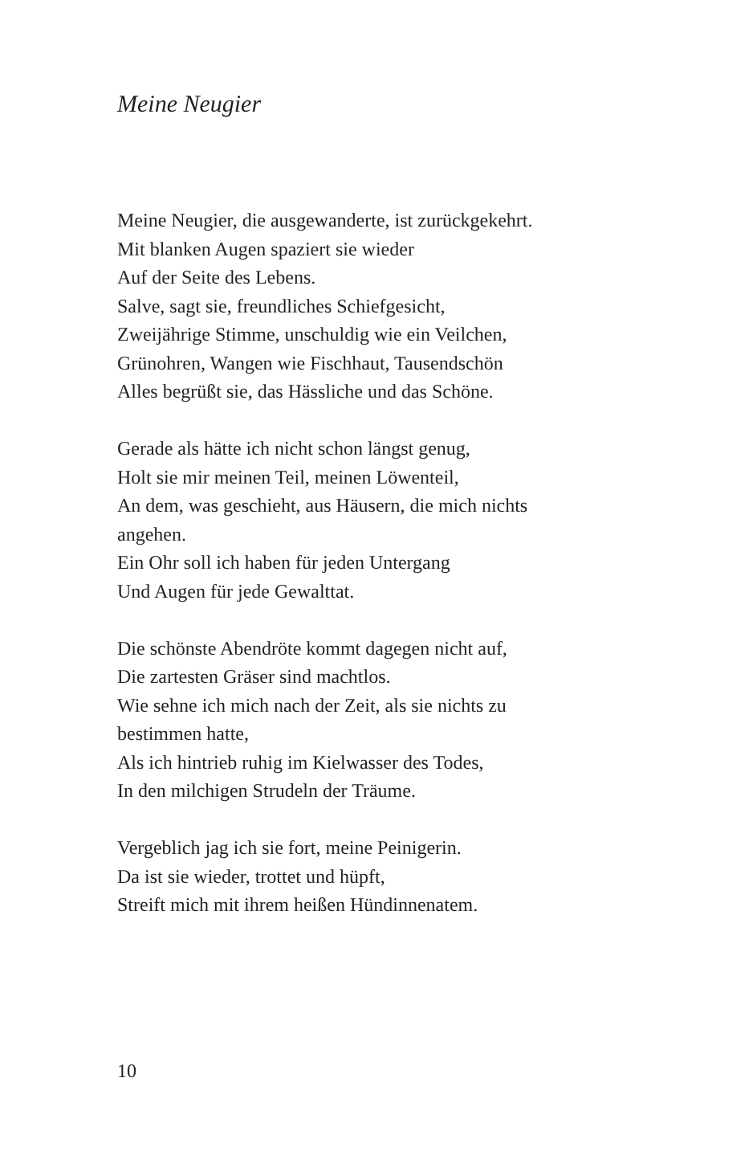Meine Neugier
Meine Neugier, die ausgewanderte, ist zurückgekehrt.
Mit blanken Augen spaziert sie wieder
Auf der Seite des Lebens.
Salve, sagt sie, freundliches Schiefgesicht,
Zweijährige Stimme, unschuldig wie ein Veilchen,
Grünohren, Wangen wie Fischhaut, Tausendschön
Alles begrüßt sie, das Hässliche und das Schöne.
Gerade als hätte ich nicht schon längst genug,
Holt sie mir meinen Teil, meinen Löwenteil,
An dem, was geschieht, aus Häusern, die mich nichts
angehen.
Ein Ohr soll ich haben für jeden Untergang
Und Augen für jede Gewalttat.
Die schönste Abendröte kommt dagegen nicht auf,
Die zartesten Gräser sind machtlos.
Wie sehne ich mich nach der Zeit, als sie nichts zu
bestimmen hatte,
Als ich hintrieb ruhig im Kielwasser des Todes,
In den milchigen Strudeln der Träume.
Vergeblich jag ich sie fort, meine Peinigerin.
Da ist sie wieder, trottet und hüpft,
Streift mich mit ihrem heißen Hündinnenatem.
10